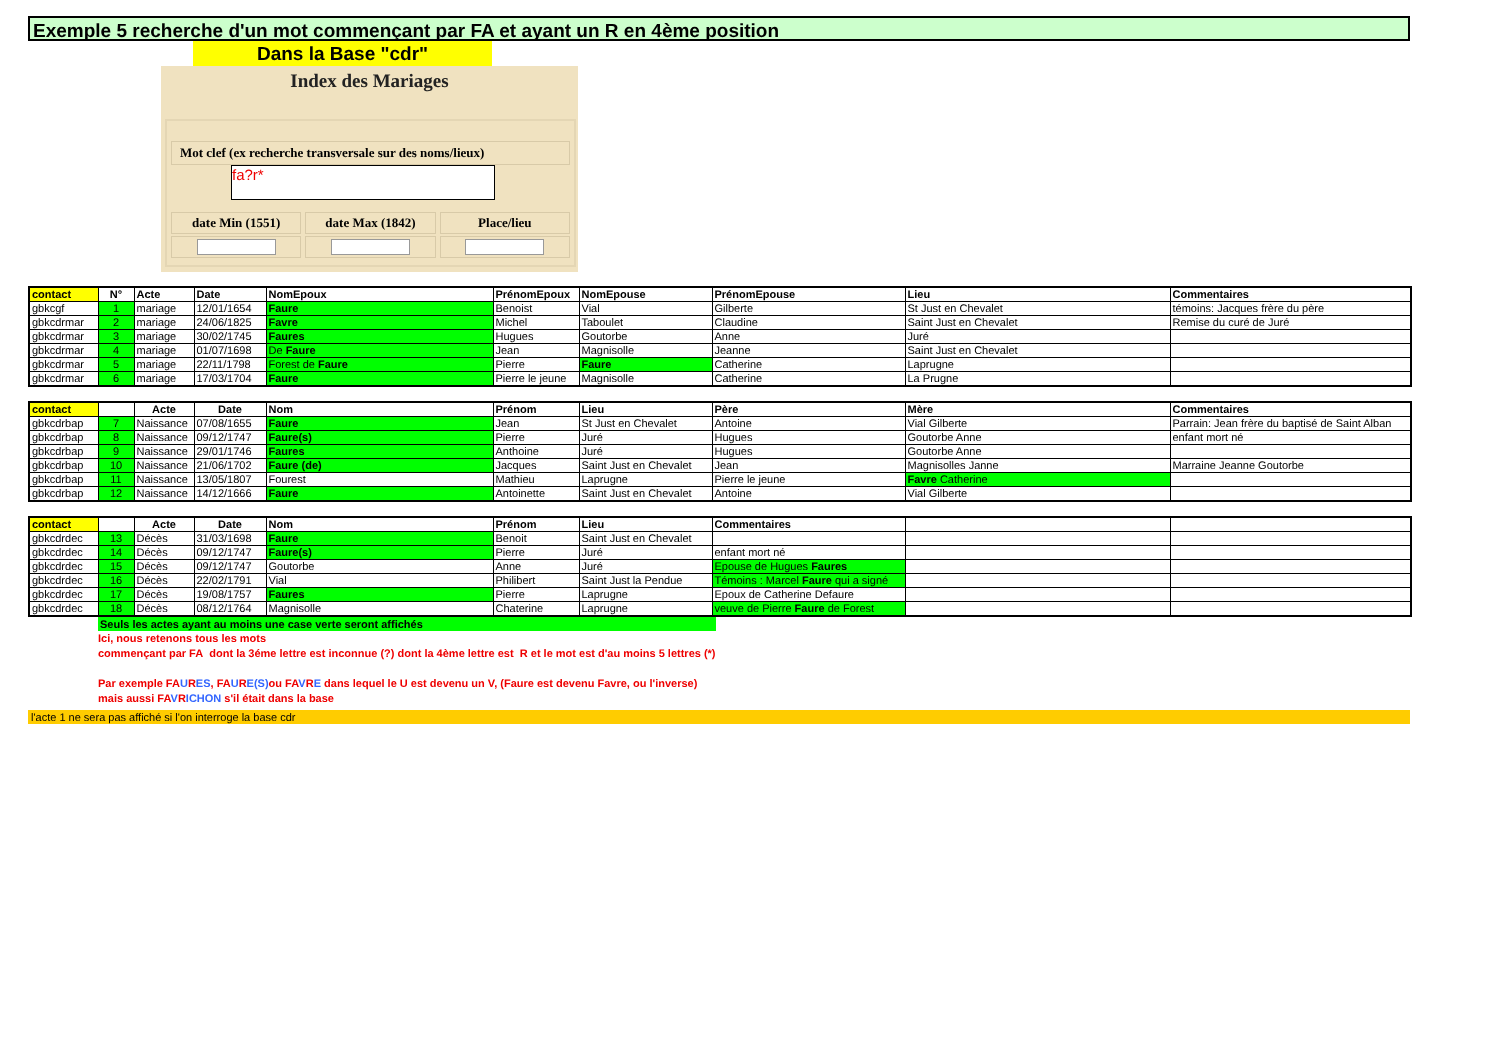Exemple 5 recherche d'un mot commençant par FA et ayant un R en 4ème position
Dans la Base "cdr"
Index des Mariages
Mot clef (ex recherche transversale sur des noms/lieux)
fa?r*
date Min (1551) date Max (1842) Place/lieu
| contact | N° | Acte | Date | NomEpoux | PrénomEpoux | NomEpouse | PrénomEpouse | Lieu | Commentaires |
| --- | --- | --- | --- | --- | --- | --- | --- | --- | --- |
| gbkcgf | 1 | mariage | 12/01/1654 | Faure | Benoist | Vial | Gilberte | St Just en Chevalet | témoins: Jacques frère du père |
| gbkcdrmar | 2 | mariage | 24/06/1825 | Favre | Michel | Taboulet | Claudine | Saint Just en Chevalet | Remise du curé de Juré |
| gbkcdrmar | 3 | mariage | 30/02/1745 | Faures | Hugues | Goutorbe | Anne | Juré | |
| gbkcdrmar | 4 | mariage | 01/07/1698 | De Faure | Jean | Magnisolle | Jeanne | Saint Just en Chevalet | |
| gbkcdrmar | 5 | mariage | 22/11/1798 | Forest de Faure | Pierre | Faure | Catherine | Laprugne | |
| gbkcdrmar | 6 | mariage | 17/03/1704 | Faure | Pierre le jeune | Magnisolle | Catherine | La Prugne | |
| contact | | Acte | Date | Nom | Prénom | Lieu | Père | Mère | Commentaires |
| --- | --- | --- | --- | --- | --- | --- | --- | --- | --- |
| gbkcdrbap | 7 | Naissance | 07/08/1655 | Faure | Jean | St Just en Chevalet | Antoine | Vial Gilberte | Parrain: Jean frère du baptisé de Saint Alban |
| gbkcdrbap | 8 | Naissance | 09/12/1747 | Faure(s) | Pierre | Juré | Hugues | Goutorbe Anne | enfant mort né |
| gbkcdrbap | 9 | Naissance | 29/01/1746 | Faures | Anthoine | Juré | Hugues | Goutorbe Anne | |
| gbkcdrbap | 10 | Naissance | 21/06/1702 | Faure (de) | Jacques | Saint Just en Chevalet | Jean | Magnisolles Janne | Marraine Jeanne Goutorbe |
| gbkcdrbap | 11 | Naissance | 13/05/1807 | Fourest | Mathieu | Laprugne | Pierre le jeune | Favre Catherine | |
| gbkcdrbap | 12 | Naissance | 14/12/1666 | Faure | Antoinette | Saint Just en Chevalet | Antoine | Vial Gilberte | |
| contact | | Acte | Date | Nom | Prénom | Lieu | Commentaires | | |
| --- | --- | --- | --- | --- | --- | --- | --- | --- | --- |
| gbkcdrdec | 13 | Décès | 31/03/1698 | Faure | Benoit | Saint Just en Chevalet | | | |
| gbkcdrdec | 14 | Décès | 09/12/1747 | Faure(s) | Pierre | Juré | enfant mort né | | |
| gbkcdrdec | 15 | Décès | 09/12/1747 | Goutorbe | Anne | Juré | Epouse de Hugues Faures | | |
| gbkcdrdec | 16 | Décès | 22/02/1791 | Vial | Philibert | Saint Just la Pendue | Témoins : Marcel Faure qui a signé | | |
| gbkcdrdec | 17 | Décès | 19/08/1757 | Faures | Pierre | Laprugne | Epoux de Catherine Defaure | | |
| gbkcdrdec | 18 | Décès | 08/12/1764 | Magnisolle | Chaterine | Laprugne | veuve de Pierre Faure de Forest | | |
Seuls les actes ayant au moins une case verte seront affichés
Ici, nous retenons tous les mots
commençant par FA dont la 3éme lettre est inconnue (?) dont la 4ème lettre est R et le mot est d'au moins 5 lettres (*)
Par exemple FAURES, FAURE(S) ou FAVRE dans lequel le U est devenu un V, (Faure est devenu Favre, ou l'inverse)
mais aussi FAVRICHON s'il était dans la base
l'acte 1 ne sera pas affiché si l'on interroge la base cdr